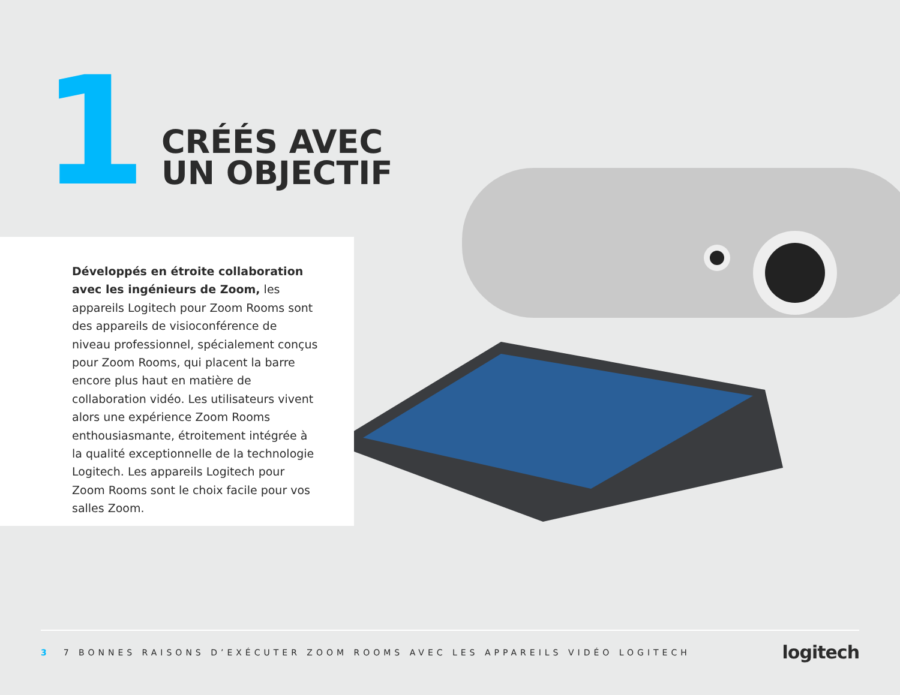1
CRÉÉS AVEC
UN OBJECTIF
Développés en étroite collaboration avec les ingénieurs de Zoom, les appareils Logitech pour Zoom Rooms sont des appareils de visioconférence de niveau professionnel, spécialement conçus pour Zoom Rooms, qui placent la barre encore plus haut en matière de collaboration vidéo. Les utilisateurs vivent alors une expérience Zoom Rooms enthousiasmante, étroitement intégrée à la qualité exceptionnelle de la technologie Logitech. Les appareils Logitech pour Zoom Rooms sont le choix facile pour vos salles Zoom.
3 7 BONNES RAISONS D’EXÉCUTER ZOOM ROOMS AVEC LES APPAREILS VIDÉO LOGITECH logitech